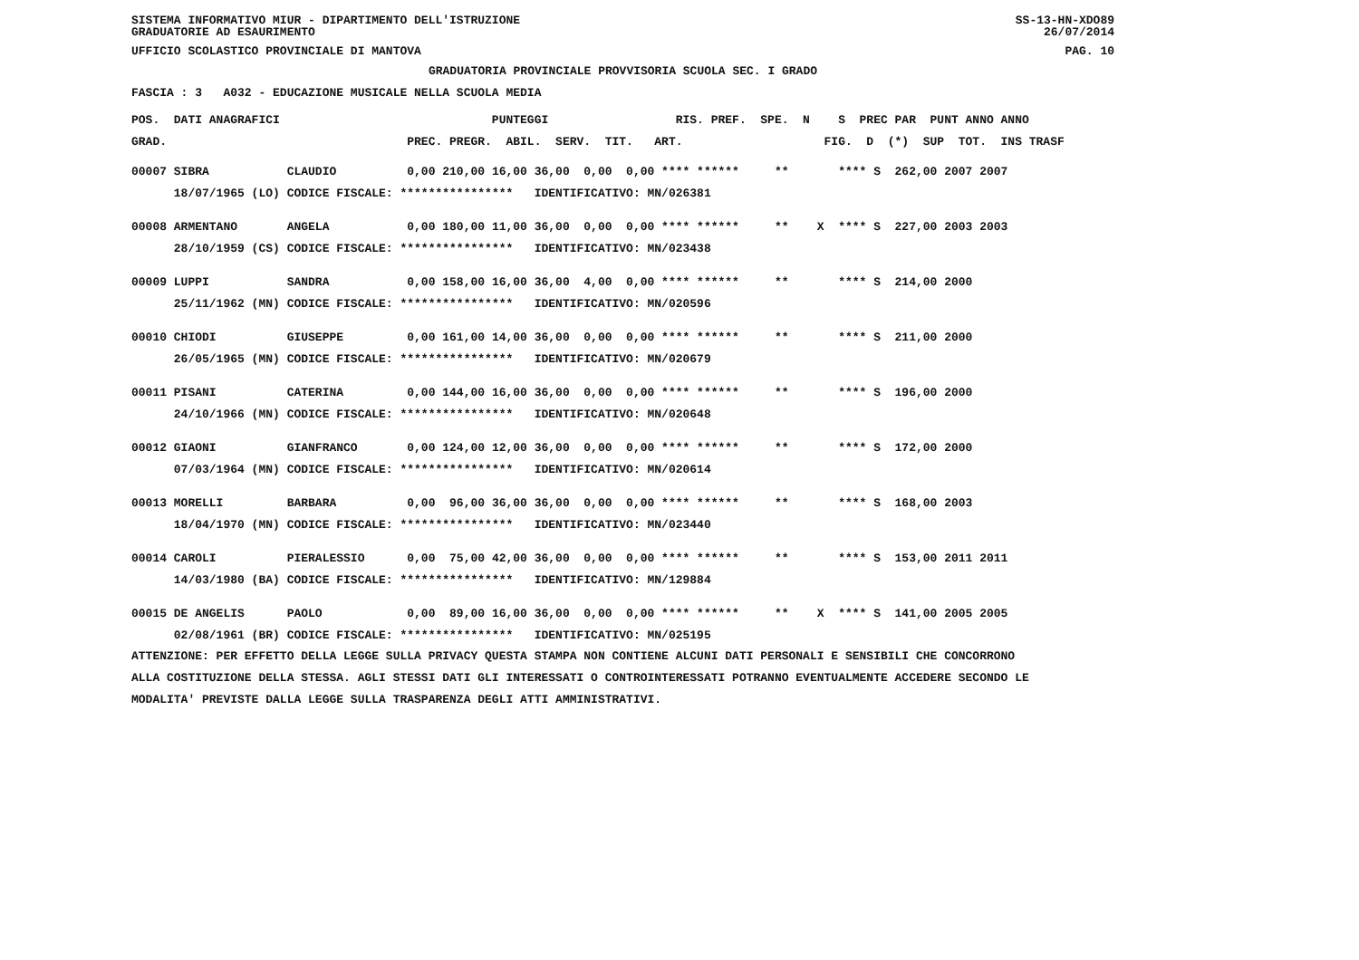SISTEMA INFORMATIVO MIUR - DIPARTIMENTO DELL'ISTRUZIONE SS-13-HN-XDO89
GRADUATORIE AD ESAURIMENTO 26/07/2014
UFFICIO SCOLASTICO PROVINCIALE DI MANTOVA PAG. 10
GRADUATORIA PROVINCIALE PROVVISORIA SCUOLA SEC. I GRADO
FASCIA : 3 A032 - EDUCAZIONE MUSICALE NELLA SCUOLA MEDIA
POS. DATI ANAGRAFICI PUNTEGGI RIS. PREF. SPE. N S PREC PAR PUNT ANNO ANNO
GRAD. PREC. PREGR. ABIL. SERV. TIT. ART. FIG. D (*) SUP TOT. INS TRASF
| 00007 SIBRA | CLAUDIO | 0,00 210,00 16,00 36,00 0,00 0,00 **** ****** ** **** S 262,00 2007 2007 |
| 18/07/1965 (LO) | CODICE FISCALE: **************** IDENTIFICATIVO: MN/026381 | |
| 00008 ARMENTANO | ANGELA | 0,00 180,00 11,00 36,00 0,00 0,00 **** ****** ** X **** S 227,00 2003 2003 |
| 28/10/1959 (CS) | CODICE FISCALE: **************** IDENTIFICATIVO: MN/023438 | |
| 00009 LUPPI | SANDRA | 0,00 158,00 16,00 36,00 4,00 0,00 **** ****** ** **** S 214,00 2000 |
| 25/11/1962 (MN) | CODICE FISCALE: **************** IDENTIFICATIVO: MN/020596 | |
| 00010 CHIODI | GIUSEPPE | 0,00 161,00 14,00 36,00 0,00 0,00 **** ****** ** **** S 211,00 2000 |
| 26/05/1965 (MN) | CODICE FISCALE: **************** IDENTIFICATIVO: MN/020679 | |
| 00011 PISANI | CATERINA | 0,00 144,00 16,00 36,00 0,00 0,00 **** ****** ** **** S 196,00 2000 |
| 24/10/1966 (MN) | CODICE FISCALE: **************** IDENTIFICATIVO: MN/020648 | |
| 00012 GIAONI | GIANFRANCO | 0,00 124,00 12,00 36,00 0,00 0,00 **** ****** ** **** S 172,00 2000 |
| 07/03/1964 (MN) | CODICE FISCALE: **************** IDENTIFICATIVO: MN/020614 | |
| 00013 MORELLI | BARBARA | 0,00 96,00 36,00 36,00 0,00 0,00 **** ****** ** **** S 168,00 2003 |
| 18/04/1970 (MN) | CODICE FISCALE: **************** IDENTIFICATIVO: MN/023440 | |
| 00014 CAROLI | PIERALESSIO | 0,00 75,00 42,00 36,00 0,00 0,00 **** ****** ** **** S 153,00 2011 2011 |
| 14/03/1980 (BA) | CODICE FISCALE: **************** IDENTIFICATIVO: MN/129884 | |
| 00015 DE ANGELIS | PAOLO | 0,00 89,00 16,00 36,00 0,00 0,00 **** ****** ** X **** S 141,00 2005 2005 |
| 02/08/1961 (BR) | CODICE FISCALE: **************** IDENTIFICATIVO: MN/025195 | |
ATTENZIONE: PER EFFETTO DELLA LEGGE SULLA PRIVACY QUESTA STAMPA NON CONTIENE ALCUNI DATI PERSONALI E SENSIBILI CHE CONCORRONO
ALLA COSTITUZIONE DELLA STESSA. AGLI STESSI DATI GLI INTERESSATI O CONTROINTERESSATI POTRANNO EVENTUALMENTE ACCEDERE SECONDO LE
MODALITA' PREVISTE DALLA LEGGE SULLA TRASPARENZA DEGLI ATTI AMMINISTRATIVI.